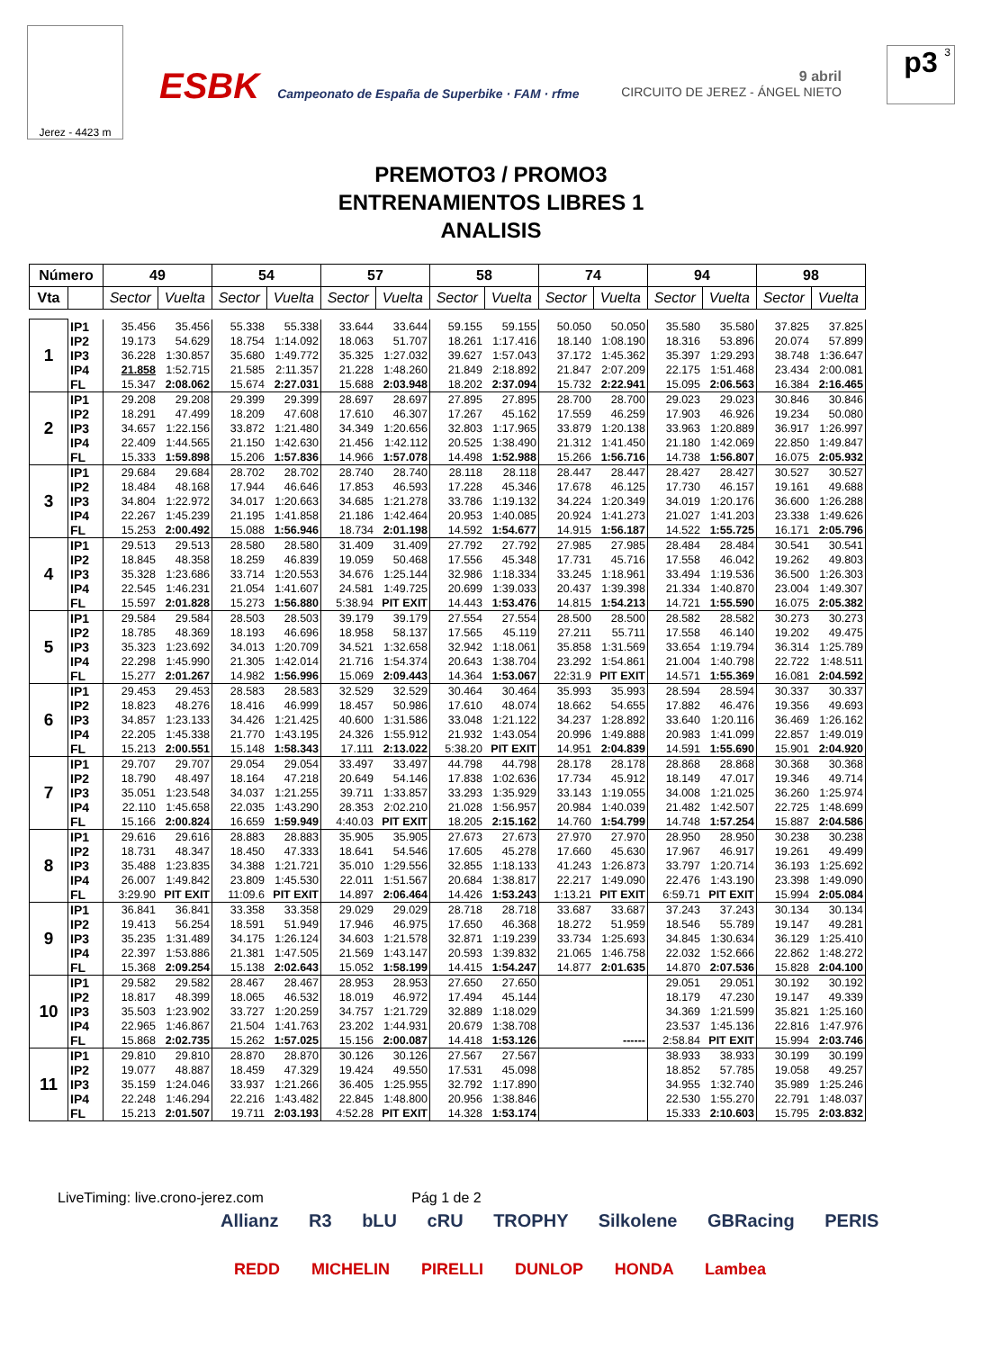Jerez - 4423 m
ESBK Campeonato de España de Superbike · FAM · rfme
9 abril
CIRCUITO DE JEREZ - ÁNGEL NIETO
p3 3
PREMOTO3 / PROMO3
ENTRENAMIENTOS LIBRES 1
ANALISIS
| Número | | 49 | | 54 | | 57 | | 58 | | 74 | | 94 | | 98 | |
| --- | --- | --- | --- | --- | --- | --- | --- | --- | --- | --- | --- | --- | --- | --- | --- |
| Vta | | Sector | Vuelta | Sector | Vuelta | Sector | Vuelta | Sector | Vuelta | Sector | Vuelta | Sector | Vuelta | Sector | Vuelta |
| 1 | IP1 | 35.456 | 35.456 | 55.338 | 55.338 | 33.644 | 33.644 | 59.155 | 59.155 | 50.050 | 50.050 | 35.580 | 35.580 | 37.825 | 37.825 |
| | IP2 | 19.173 | 54.629 | 18.754 | 1:14.092 | 18.063 | 51.707 | 18.261 | 1:17.416 | 18.140 | 1:08.190 | 18.316 | 53.896 | 20.074 | 57.899 |
| | IP3 | 36.228 | 1:30.857 | 35.680 | 1:49.772 | 35.325 | 1:27.032 | 39.627 | 1:57.043 | 37.172 | 1:45.362 | 35.397 | 1:29.293 | 38.748 | 1:36.647 |
| | IP4 | 21.858 | 1:52.715 | 21.585 | 2:11.357 | 21.228 | 1:48.260 | 21.849 | 2:18.892 | 21.847 | 2:07.209 | 22.175 | 1:51.468 | 23.434 | 2:00.081 |
| | FL | 15.347 | 2:08.062 | 15.674 | 2:27.031 | 15.688 | 2:03.948 | 18.202 | 2:37.094 | 15.732 | 2:22.941 | 15.095 | 2:06.563 | 16.384 | 2:16.465 |
| 2 | IP1 | 29.208 | 29.208 | 29.399 | 29.399 | 28.697 | 28.697 | 27.895 | 27.895 | 28.700 | 28.700 | 29.023 | 29.023 | 30.846 | 30.846 |
| | IP2 | 18.291 | 47.499 | 18.209 | 47.608 | 17.610 | 46.307 | 17.267 | 45.162 | 17.559 | 46.259 | 17.903 | 46.926 | 19.234 | 50.080 |
| | IP3 | 34.657 | 1:22.156 | 33.872 | 1:21.480 | 34.349 | 1:20.656 | 32.803 | 1:17.965 | 33.879 | 1:20.138 | 33.963 | 1:20.889 | 36.917 | 1:26.997 |
| | IP4 | 22.409 | 1:44.565 | 21.150 | 1:42.630 | 21.456 | 1:42.112 | 20.525 | 1:38.490 | 21.312 | 1:41.450 | 21.180 | 1:42.069 | 22.850 | 1:49.847 |
| | FL | 15.333 | 1:59.898 | 15.206 | 1:57.836 | 14.966 | 1:57.078 | 14.498 | 1:52.988 | 15.266 | 1:56.716 | 14.738 | 1:56.807 | 16.075 | 2:05.932 |
| 3 | IP1 | 29.684 | 29.684 | 28.702 | 28.702 | 28.740 | 28.740 | 28.118 | 28.118 | 28.447 | 28.447 | 28.427 | 28.427 | 30.527 | 30.527 |
| | IP2 | 18.484 | 48.168 | 17.944 | 46.646 | 17.853 | 46.593 | 17.228 | 45.346 | 17.678 | 46.125 | 17.730 | 46.157 | 19.161 | 49.688 |
| | IP3 | 34.804 | 1:22.972 | 34.017 | 1:20.663 | 34.685 | 1:21.278 | 33.786 | 1:19.132 | 34.224 | 1:20.349 | 34.019 | 1:20.176 | 36.600 | 1:26.288 |
| | IP4 | 22.267 | 1:45.239 | 21.195 | 1:41.858 | 21.186 | 1:42.464 | 20.953 | 1:40.085 | 20.924 | 1:41.273 | 21.027 | 1:41.203 | 23.338 | 1:49.626 |
| | FL | 15.253 | 2:00.492 | 15.088 | 1:56.946 | 18.734 | 2:01.198 | 14.592 | 1:54.677 | 14.915 | 1:56.187 | 14.522 | 1:55.725 | 16.171 | 2:05.796 |
| 4 | IP1 | 29.513 | 29.513 | 28.580 | 28.580 | 31.409 | 31.409 | 27.792 | 27.792 | 27.985 | 27.985 | 28.484 | 28.484 | 30.541 | 30.541 |
| | IP2 | 18.845 | 48.358 | 18.259 | 46.839 | 19.059 | 50.468 | 17.556 | 45.348 | 17.731 | 45.716 | 17.558 | 46.042 | 19.262 | 49.803 |
| | IP3 | 35.328 | 1:23.686 | 33.714 | 1:20.553 | 34.676 | 1:25.144 | 32.986 | 1:18.334 | 33.245 | 1:18.961 | 33.494 | 1:19.536 | 36.500 | 1:26.303 |
| | IP4 | 22.545 | 1:46.231 | 21.054 | 1:41.607 | 24.581 | 1:49.725 | 20.699 | 1:39.033 | 20.437 | 1:39.398 | 21.334 | 1:40.870 | 23.004 | 1:49.307 |
| | FL | 15.597 | 2:01.828 | 15.273 | 1:56.880 | 5:38.94 | PIT EXIT | 14.443 | 1:53.476 | 14.815 | 1:54.213 | 14.721 | 1:55.590 | 16.075 | 2:05.382 |
| 5 | IP1 | 29.584 | 29.584 | 28.503 | 28.503 | 39.179 | 39.179 | 27.554 | 27.554 | 28.500 | 28.500 | 28.582 | 28.582 | 30.273 | 30.273 |
| | IP2 | 18.785 | 48.369 | 18.193 | 46.696 | 18.958 | 58.137 | 17.565 | 45.119 | 27.211 | 55.711 | 17.558 | 46.140 | 19.202 | 49.475 |
| | IP3 | 35.323 | 1:23.692 | 34.013 | 1:20.709 | 34.521 | 1:32.658 | 32.942 | 1:18.061 | 35.858 | 1:31.569 | 33.654 | 1:19.794 | 36.314 | 1:25.789 |
| | IP4 | 22.298 | 1:45.990 | 21.305 | 1:42.014 | 21.716 | 1:54.374 | 20.643 | 1:38.704 | 23.292 | 1:54.861 | 21.004 | 1:40.798 | 22.722 | 1:48.511 |
| | FL | 15.277 | 2:01.267 | 14.982 | 1:56.996 | 15.069 | 2:09.443 | 14.364 | 1:53.067 | 22:31.9 | PIT EXIT | 14.571 | 1:55.369 | 16.081 | 2:04.592 |
| 6 | IP1 | 29.453 | 29.453 | 28.583 | 28.583 | 32.529 | 32.529 | 30.464 | 30.464 | 35.993 | 35.993 | 28.594 | 28.594 | 30.337 | 30.337 |
| | IP2 | 18.823 | 48.276 | 18.416 | 46.999 | 18.457 | 50.986 | 17.610 | 48.074 | 18.662 | 54.655 | 17.882 | 46.476 | 19.356 | 49.693 |
| | IP3 | 34.857 | 1:23.133 | 34.426 | 1:21.425 | 40.600 | 1:31.586 | 33.048 | 1:21.122 | 34.237 | 1:28.892 | 33.640 | 1:20.116 | 36.469 | 1:26.162 |
| | IP4 | 22.205 | 1:45.338 | 21.770 | 1:43.195 | 24.326 | 1:55.912 | 21.932 | 1:43.054 | 20.996 | 1:49.888 | 20.983 | 1:41.099 | 22.857 | 1:49.019 |
| | FL | 15.213 | 2:00.551 | 15.148 | 1:58.343 | 17.111 | 2:13.022 | 5:38.20 | PIT EXIT | 14.951 | 2:04.839 | 14.591 | 1:55.690 | 15.901 | 2:04.920 |
| 7 | IP1 | 29.707 | 29.707 | 29.054 | 29.054 | 33.497 | 33.497 | 44.798 | 44.798 | 28.178 | 28.178 | 28.868 | 28.868 | 30.368 | 30.368 |
| | IP2 | 18.790 | 48.497 | 18.164 | 47.218 | 20.649 | 54.146 | 17.838 | 1:02.636 | 17.734 | 45.912 | 18.149 | 47.017 | 19.346 | 49.714 |
| | IP3 | 35.051 | 1:23.548 | 34.037 | 1:21.255 | 39.711 | 1:33.857 | 33.293 | 1:35.929 | 33.143 | 1:19.055 | 34.008 | 1:21.025 | 36.260 | 1:25.974 |
| | IP4 | 22.110 | 1:45.658 | 22.035 | 1:43.290 | 28.353 | 2:02.210 | 21.028 | 1:56.957 | 20.984 | 1:40.039 | 21.482 | 1:42.507 | 22.725 | 1:48.699 |
| | FL | 15.166 | 2:00.824 | 16.659 | 1:59.949 | 4:40.03 | PIT EXIT | 18.205 | 2:15.162 | 14.760 | 1:54.799 | 14.748 | 1:57.254 | 15.887 | 2:04.586 |
| 8 | IP1 | 29.616 | 29.616 | 28.883 | 28.883 | 35.905 | 35.905 | 27.673 | 27.673 | 27.970 | 27.970 | 28.950 | 28.950 | 30.238 | 30.238 |
| | IP2 | 18.731 | 48.347 | 18.450 | 47.333 | 18.641 | 54.546 | 17.605 | 45.278 | 17.660 | 45.630 | 17.967 | 46.917 | 19.261 | 49.499 |
| | IP3 | 35.488 | 1:23.835 | 34.388 | 1:21.721 | 35.010 | 1:29.556 | 32.855 | 1:18.133 | 41.243 | 1:26.873 | 33.797 | 1:20.714 | 36.193 | 1:25.692 |
| | IP4 | 26.007 | 1:49.842 | 23.809 | 1:45.530 | 22.011 | 1:51.567 | 20.684 | 1:38.817 | 22.217 | 1:49.090 | 22.476 | 1:43.190 | 23.398 | 1:49.090 |
| | FL | 3:29.90 | PIT EXIT | 11:09.6 | PIT EXIT | 14.897 | 2:06.464 | 14.426 | 1:53.243 | 1:13.21 | PIT EXIT | 6:59.71 | PIT EXIT | 15.994 | 2:05.084 |
| 9 | IP1 | 36.841 | 36.841 | 33.358 | 33.358 | 29.029 | 29.029 | 28.718 | 28.718 | 33.687 | 33.687 | 37.243 | 37.243 | 30.134 | 30.134 |
| | IP2 | 19.413 | 56.254 | 18.591 | 51.949 | 17.946 | 46.975 | 17.650 | 46.368 | 18.272 | 51.959 | 18.546 | 55.789 | 19.147 | 49.281 |
| | IP3 | 35.235 | 1:31.489 | 34.175 | 1:26.124 | 34.603 | 1:21.578 | 32.871 | 1:19.239 | 33.734 | 1:25.693 | 34.845 | 1:30.634 | 36.129 | 1:25.410 |
| | IP4 | 22.397 | 1:53.886 | 21.381 | 1:47.505 | 21.569 | 1:43.147 | 20.593 | 1:39.832 | 21.065 | 1:46.758 | 22.032 | 1:52.666 | 22.862 | 1:48.272 |
| | FL | 15.368 | 2:09.254 | 15.138 | 2:02.643 | 15.052 | 1:58.199 | 14.415 | 1:54.247 | 14.877 | 2:01.635 | 14.870 | 2:07.536 | 15.828 | 2:04.100 |
| 10 | IP1 | 29.582 | 29.582 | 28.467 | 28.467 | 28.953 | 28.953 | 27.650 | 27.650 | | | 29.051 | 29.051 | 30.192 | 30.192 |
| | IP2 | 18.817 | 48.399 | 18.065 | 46.532 | 18.019 | 46.972 | 17.494 | 45.144 | | | 18.179 | 47.230 | 19.147 | 49.339 |
| | IP3 | 35.503 | 1:23.902 | 33.727 | 1:20.259 | 34.757 | 1:21.729 | 32.889 | 1:18.029 | | | 34.369 | 1:21.599 | 35.821 | 1:25.160 |
| | IP4 | 22.965 | 1:46.867 | 21.504 | 1:41.763 | 23.202 | 1:44.931 | 20.679 | 1:38.708 | | | 23.537 | 1:45.136 | 22.816 | 1:47.976 |
| | FL | 15.868 | 2:02.735 | 15.262 | 1:57.025 | 15.156 | 2:00.087 | 14.418 | 1:53.126 | | ------ | 2:58.84 | PIT EXIT | 15.994 | 2:03.746 |
| 11 | IP1 | 29.810 | 29.810 | 28.870 | 28.870 | 30.126 | 30.126 | 27.567 | 27.567 | | | 38.933 | 38.933 | 30.199 | 30.199 |
| | IP2 | 19.077 | 48.887 | 18.459 | 47.329 | 19.424 | 49.550 | 17.531 | 45.098 | | | 18.852 | 57.785 | 19.058 | 49.257 |
| | IP3 | 35.159 | 1:24.046 | 33.937 | 1:21.266 | 36.405 | 1:25.955 | 32.792 | 1:17.890 | | | 34.955 | 1:32.740 | 35.989 | 1:25.246 |
| | IP4 | 22.248 | 1:46.294 | 22.216 | 1:43.482 | 22.845 | 1:48.800 | 20.956 | 1:38.846 | | | 22.530 | 1:55.270 | 22.791 | 1:48.037 |
| | FL | 15.213 | 2:01.507 | 19.711 | 2:03.193 | 4:52.28 | PIT EXIT | 14.328 | 1:53.174 | | | 15.333 | 2:10.603 | 15.795 | 2:03.832 |
LiveTiming: live.crono-jerez.com Pág 1 de 2
Allianz R3 bLU cRU TROPHY Silkolene GBRacing PERIS
REDD MICHELIN PIRELLI DUNLOP HONDA Lambea